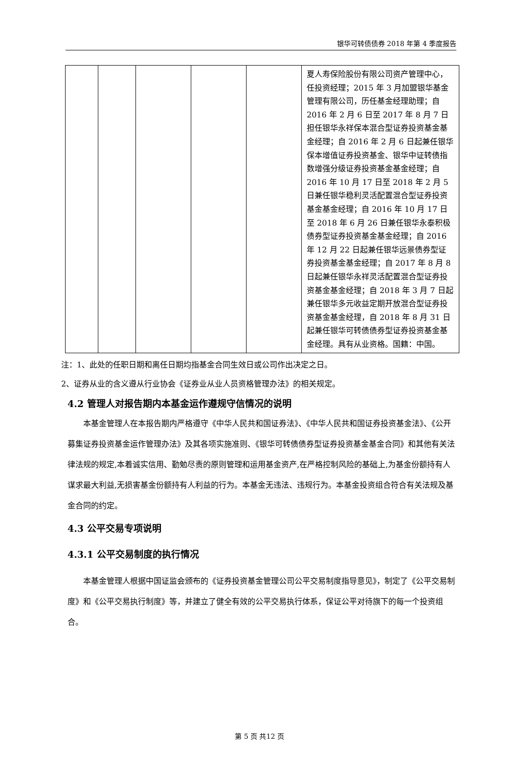银华可转债债券 2018 年第 4 季度报告
| | | | | | 夏人寿保险股份有限公司资产管理中心，任投资经理；2015 年 3 月加盟银华基金管理有限公司，历任基金经理助理；自 2016 年 2 月 6 日至 2017 年 8 月 7 日担任银华永祥保本混合型证券投资基金基金经理；自 2016 年 2 月 6 日起兼任银华保本增值证券投资基金、银华中证转债指数增强分级证券投资基金基金经理；自 2016 年 10 月 17 日至 2018 年 2 月 5 日兼任银华稳利灵活配置混合型证券投资基金基金经理；自 2016 年 10 月 17 日至 2018 年 6 月 26 日兼任银华永泰积极债券型证券投资基金基金经理；自 2016 年 12 月 22 日起兼任银华远景债券型证券投资基金基金经理；自 2017 年 8 月 8 日起兼任银华永祥灵活配置混合型证券投资基金基金经理；自 2018 年 3 月 7 日起兼任银华多元收益定期开放混合型证券投资基金基金经理，自 2018 年 8 月 31 日起兼任银华可转债债券型证券投资基金基金经理。具有从业资格。国籍：中国。 |
注：1、此处的任职日期和离任日期均指基金合同生效日或公司作出决定之日。
2、证券从业的含义遵从行业协会《证券业从业人员资格管理办法》的相关规定。
4.2 管理人对报告期内本基金运作遵规守信情况的说明
本基金管理人在本报告期内严格遵守《中华人民共和国证券法》、《中华人民共和国证券投资基金法》、《公开募集证券投资基金运作管理办法》及其各项实施准则、《银华可转债债券型证券投资基金基金合同》和其他有关法律法规的规定,本着诚实信用、勤勉尽责的原则管理和运用基金资产,在严格控制风险的基础上,为基金份额持有人谋求最大利益,无损害基金份额持有人利益的行为。本基金无违法、违规行为。本基金投资组合符合有关法规及基金合同的约定。
4.3 公平交易专项说明
4.3.1 公平交易制度的执行情况
本基金管理人根据中国证监会颁布的《证券投资基金管理公司公平交易制度指导意见》，制定了《公平交易制度》和《公平交易执行制度》等，并建立了健全有效的公平交易执行体系，保证公平对待旗下的每一个投资组合。
第 5 页 共12 页